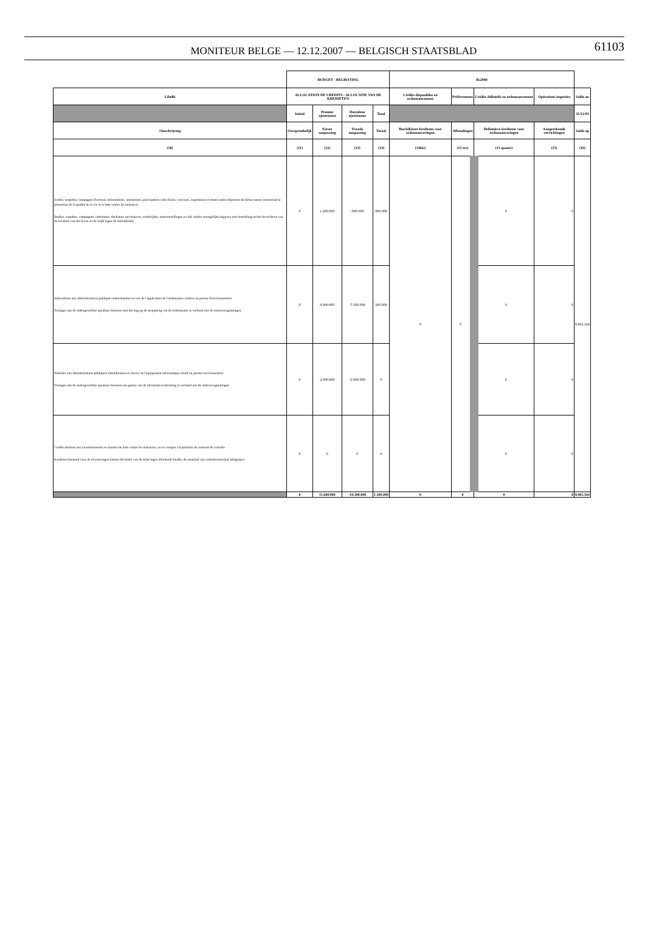MONITEUR BELGE — 12.12.2007 — BELGISCH STAATSBLAD
61103
| | BUDGET - BEGROTING | | | | Bs2000 | | | | |
| --- | --- | --- | --- | --- | --- | --- | --- | --- | --- |
| Libellé | ALLOCATION DE CREDITS - ALLOCATIE VAN DE KREDIETEN | | | | Crédits disponibles en ordonnancement | Prélèvements | Crédits définitifs en ordonnancement | Opérations imputées | Solde au |
| | Initial | Premier ajustement | Deuxième ajustement | Total | | | | | 31/12/93 |
| Omschrijving | Oorspronkelijk | Eerste aanpassing | Tweede aanpassing | Totaal | Beschikbare kredieten voor ordonnanceringen | Afhoudingen | Definitieve kredieten voor ordonnanceringen | Aangerekende verrichtingen | Saldo op |
| (10) | (11) | (12) | (13) | (14) | (14bis) | (15 ter) | (15 quater) | (15) | (16) |
| Etudes, enquêtes, campagnes d'actions, informations, animations, participation à des foires, concours, expositions et toutes autres dépenses de même nature intéressant la promotion de la qualité de la vie et la lutte contre les nuisances Studies, enquêtes, campagnes, informatie, deelname aan beurzen, wedstrijden, tentoonstellingen en alle andere soortgelijke uitgaven met betrekking tot het bevorderen van de kwaliteit van het leven en de strijd tegen de milieuhinder | 0 | 1.600.000 | -800.000 | 800.000 | 0 | 0 | 0 | 0 | 8.965.164 |
| Subventions aux administrations publiques subordonnées en vue de l'application de l'ordonnance relative au permis d'environnement Toelagen aan de ondergeschikte openbare besturen met het oog op de toepassing van de ordonnantie in verband met de milieuvergunningen | 0 | 8.000.000 | -7.500.000 | 500.000 | | | 0 | 0 | |
| Subsides aux administrations publiques subordonnées en faveur de l'équipement informatique relatif au permis environnement Toelagen aan de ondergeschikte openbare besturen ten gunste van de informatica-uitrusting in verband met de milieuvergunningen | 0 | 2.000.000 | -2.000.000 | 0 | | | 0 | 0 | |
| Crédits destinés aux investissements en matière de lutte contre les nuisances, en ce compris l'acquisition de matériel de contrôle Kredieten bestemd voor de investeringen binnen het kader van de strijd tegen allerhande hinder, de aanschaf van controlemateriaal inbegrepen | 0 | 0 | 0 | 0 | | | 0 | 0 | |
| | 0 | 11.600.000 | -10.300.000 | 1.300.000 | 0 | 0 | 0 | 0 | 8.965.164 |